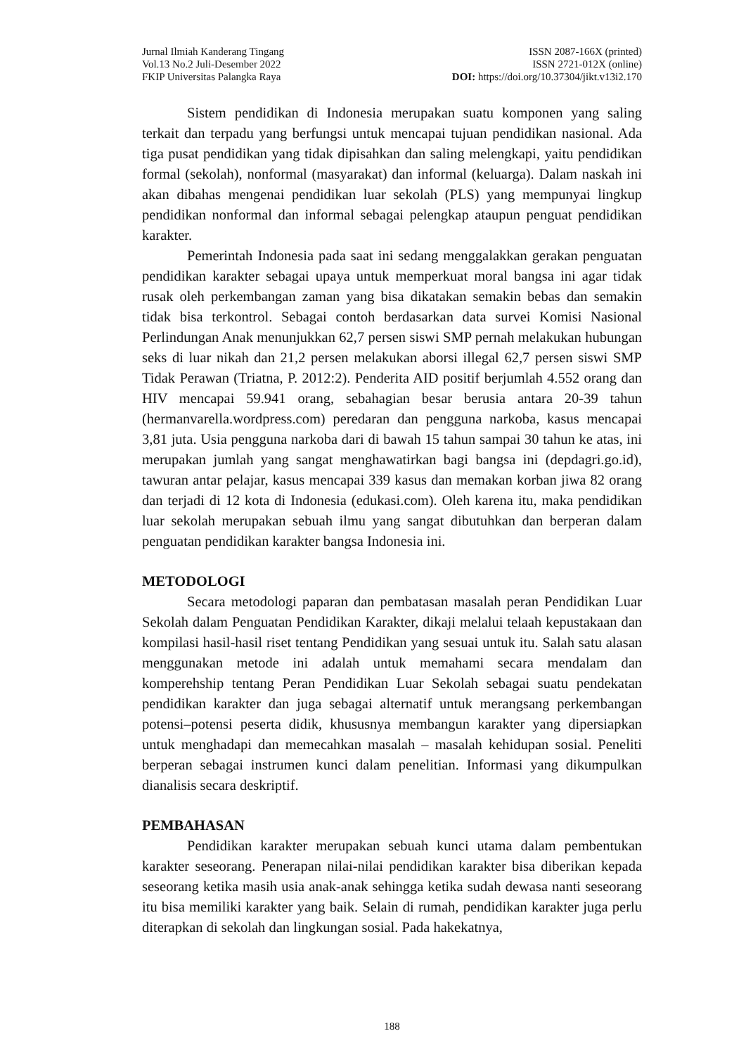Jurnal Ilmiah Kanderang Tingang
Vol.13 No.2 Juli-Desember 2022
FKIP Universitas Palangka Raya
ISSN 2087-166X (printed)
ISSN 2721-012X (online)
DOI: https://doi.org/10.37304/jikt.v13i2.170
Sistem pendidikan di Indonesia merupakan suatu komponen yang saling terkait dan terpadu yang berfungsi untuk mencapai tujuan pendidikan nasional. Ada tiga pusat pendidikan yang tidak dipisahkan dan saling melengkapi, yaitu pendidikan formal (sekolah), nonformal (masyarakat) dan informal (keluarga). Dalam naskah ini akan dibahas mengenai pendidikan luar sekolah (PLS) yang mempunyai lingkup pendidikan nonformal dan informal sebagai pelengkap ataupun penguat pendidikan karakter.
Pemerintah Indonesia pada saat ini sedang menggalakkan gerakan penguatan pendidikan karakter sebagai upaya untuk memperkuat moral bangsa ini agar tidak rusak oleh perkembangan zaman yang bisa dikatakan semakin bebas dan semakin tidak bisa terkontrol. Sebagai contoh berdasarkan data survei Komisi Nasional Perlindungan Anak menunjukkan 62,7 persen siswi SMP pernah melakukan hubungan seks di luar nikah dan 21,2 persen melakukan aborsi illegal 62,7 persen siswi SMP Tidak Perawan (Triatna, P. 2012:2). Penderita AID positif berjumlah 4.552 orang dan HIV mencapai 59.941 orang, sebahagian besar berusia antara 20-39 tahun (hermanvarella.wordpress.com) peredaran dan pengguna narkoba, kasus mencapai 3,81 juta. Usia pengguna narkoba dari di bawah 15 tahun sampai 30 tahun ke atas, ini merupakan jumlah yang sangat menghawatirkan bagi bangsa ini (depdagri.go.id), tawuran antar pelajar, kasus mencapai 339 kasus dan memakan korban jiwa 82 orang dan terjadi di 12 kota di Indonesia (edukasi.com). Oleh karena itu, maka pendidikan luar sekolah merupakan sebuah ilmu yang sangat dibutuhkan dan berperan dalam penguatan pendidikan karakter bangsa Indonesia ini.
METODOLOGI
Secara metodologi paparan dan pembatasan masalah peran Pendidikan Luar Sekolah dalam Penguatan Pendidikan Karakter, dikaji melalui telaah kepustakaan dan kompilasi hasil-hasil riset tentang Pendidikan yang sesuai untuk itu. Salah satu alasan menggunakan metode ini adalah untuk memahami secara mendalam dan komperehship tentang Peran Pendidikan Luar Sekolah sebagai suatu pendekatan pendidikan karakter dan juga sebagai alternatif untuk merangsang perkembangan potensi–potensi peserta didik, khususnya membangun karakter yang dipersiapkan untuk menghadapi dan memecahkan masalah – masalah kehidupan sosial. Peneliti berperan sebagai instrumen kunci dalam penelitian. Informasi yang dikumpulkan dianalisis secara deskriptif.
PEMBAHASAN
Pendidikan karakter merupakan sebuah kunci utama dalam pembentukan karakter seseorang. Penerapan nilai-nilai pendidikan karakter bisa diberikan kepada seseorang ketika masih usia anak-anak sehingga ketika sudah dewasa nanti seseorang itu bisa memiliki karakter yang baik. Selain di rumah, pendidikan karakter juga perlu diterapkan di sekolah dan lingkungan sosial. Pada hakekatnya,
188